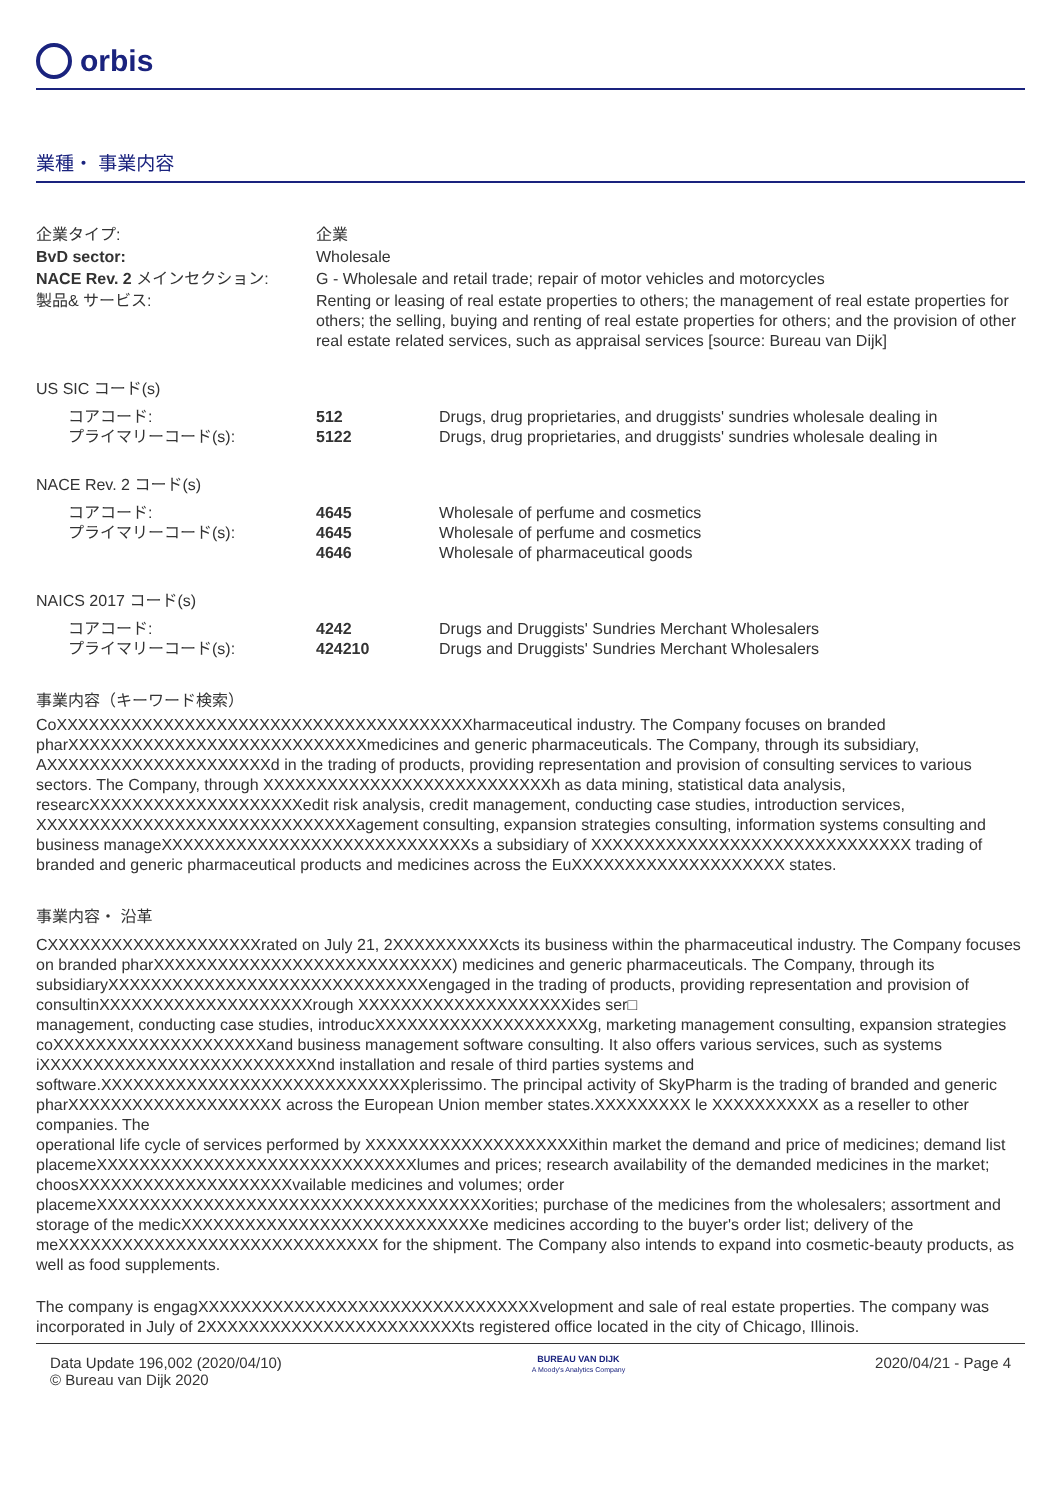orbis
業種・ 事業内容
| 企業タイプ: | 企業 |
| BvD sector: | Wholesale |
| NACE Rev. 2 メインセクション: | G - Wholesale and retail trade; repair of motor vehicles and motorcycles |
| 製品& サービス: | Renting or leasing of real estate properties to others; the management of real estate properties for others; the selling, buying and renting of real estate properties for others; and the provision of other real estate related services, such as appraisal services [source: Bureau van Dijk] |
US SIC コード(s)
| コアコード: プライマリーコード(s): | 512 5122 | Drugs, drug proprietaries, and druggists' sundries wholesale dealing in Drugs, drug proprietaries, and druggists' sundries wholesale dealing in |
NACE Rev. 2 コード(s)
| コアコード: プライマリーコード(s): | 4645 4645 4646 | Wholesale of perfume and cosmetics Wholesale of perfume and cosmetics Wholesale of pharmaceutical goods |
NAICS 2017 コード(s)
| コアコード: プライマリーコード(s): | 4242 424210 | Drugs and Druggists' Sundries Merchant Wholesalers Drugs and Druggists' Sundries Merchant Wholesalers |
事業内容（キーワード検索）
CoXXXXXXXXXXXXXXXXXXXXXXXXXXXXXXXXXXXXXXXharmaceutical industry. The Company focuses on branded pharXXXXXXXXXXXXXXXXXXXXXXXXXXXXmedicines and generic pharmaceuticals. The Company, through its subsidiary, AXXXXXXXXXXXXXXXXXXXXXd in the trading of products, providing representation and provision of consulting services to various sectors. The Company, through XXXXXXXXXXXXXXXXXXXXXXXXXXXh as data mining, statistical data analysis, researcXXXXXXXXXXXXXXXXXXXXedit risk analysis, credit management, conducting case studies, introduction services, XXXXXXXXXXXXXXXXXXXXXXXXXXXXXXagement consulting, expansion strategies consulting, information systems consulting and business manageXXXXXXXXXXXXXXXXXXXXXXXXXXXXXs a subsidiary of XXXXXXXXXXXXXXXXXXXXXXXXXXXXXX trading of branded and generic pharmaceutical products and medicines across the EuXXXXXXXXXXXXXXXXXXXX states.
事業内容・ 沿革
CXXXXXXXXXXXXXXXXXXXXrated on July 21, 2XXXXXXXXXXcts its business within the pharmaceutical industry. The Company focuses on branded pharXXXXXXXXXXXXXXXXXXXXXXXXXXXX) medicines and generic pharmaceuticals. The Company, through its subsidiaryXXXXXXXXXXXXXXXXXXXXXXXXXXXXXXengaged in the trading of products, providing representation and provision of consultinXXXXXXXXXXXXXXXXXXXXrough XXXXXXXXXXXXXXXXXXXXides ser□
management, conducting case studies, introducXXXXXXXXXXXXXXXXXXXXg, marketing management consulting, expansion strategies coXXXXXXXXXXXXXXXXXXXXand business management software consulting. It also offers various services, such as systems iXXXXXXXXXXXXXXXXXXXXXXXXXXnd installation and resale of third parties systems and software.XXXXXXXXXXXXXXXXXXXXXXXXXXXXXplerissimo. The principal activity of SkyPharm is the trading of branded and generic pharXXXXXXXXXXXXXXXXXXXX across the European Union member states.XXXXXXXXX le XXXXXXXXXX as a reseller to other companies. The
operational life cycle of services performed by XXXXXXXXXXXXXXXXXXXXithin market the demand and price of medicines; demand list placemeXXXXXXXXXXXXXXXXXXXXXXXXXXXXXXlumes and prices; research availability of the demanded medicines in the market; choosXXXXXXXXXXXXXXXXXXXXvailable medicines and volumes; order placemeXXXXXXXXXXXXXXXXXXXXXXXXXXXXXXXXXXXXXorities; purchase of the medicines from the wholesalers; assortment and storage of the medicXXXXXXXXXXXXXXXXXXXXXXXXXXXXe medicines according to the buyer's order list; delivery of the meXXXXXXXXXXXXXXXXXXXXXXXXXXXXXX for the shipment. The Company also intends to expand into cosmetic-beauty products, as well as food supplements.
The company is engagXXXXXXXXXXXXXXXXXXXXXXXXXXXXXXXXvelopment and sale of real estate properties. The company was incorporated in July of 2XXXXXXXXXXXXXXXXXXXXXXXXts registered office located in the city of Chicago, Illinois.
Data Update 196,002 (2020/04/10)
© Bureau van Dijk 2020
BUREAU VAN DIJK
A Moody's Analytics Company
2020/04/21 - Page 4